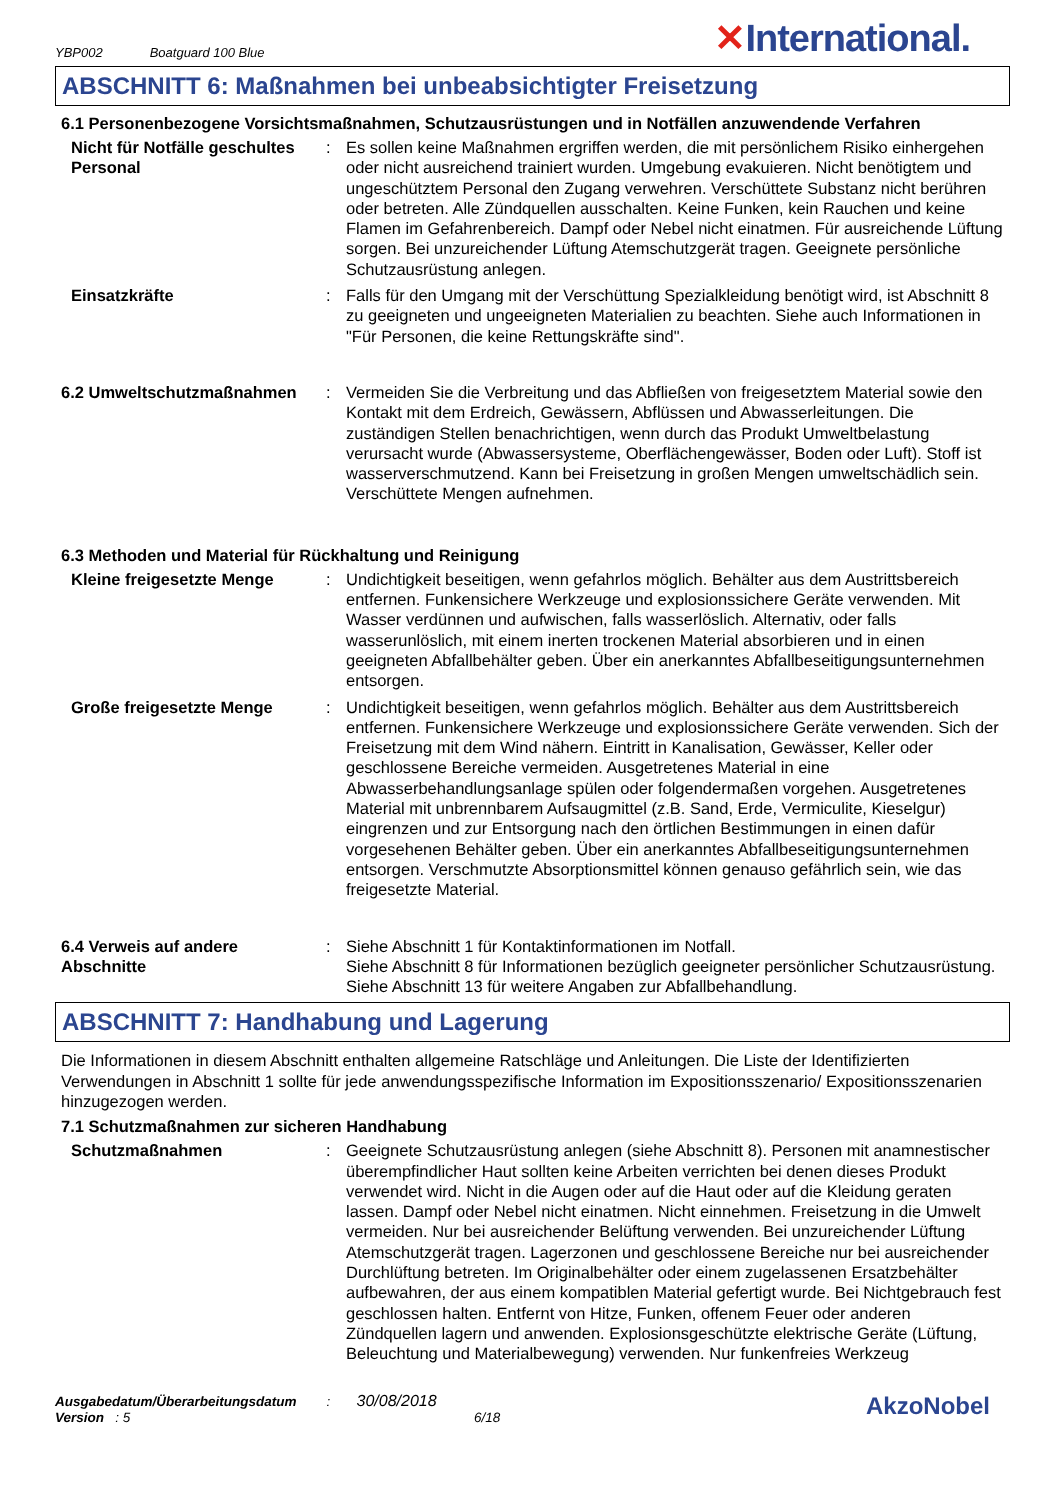YBP002 Boatguard 100 Blue
✕International.
ABSCHNITT 6: Maßnahmen bei unbeabsichtigter Freisetzung
6.1 Personenbezogene Vorsichtsmaßnahmen, Schutzausrüstungen und in Notfällen anzuwendende Verfahren
Nicht für Notfälle geschultes Personal
: Es sollen keine Maßnahmen ergriffen werden, die mit persönlichem Risiko einhergehen oder nicht ausreichend trainiert wurden. Umgebung evakuieren. Nicht benötigtem und ungeschütztem Personal den Zugang verwehren. Verschüttete Substanz nicht berühren oder betreten. Alle Zündquellen ausschalten. Keine Funken, kein Rauchen und keine Flamen im Gefahrenbereich. Dampf oder Nebel nicht einatmen. Für ausreichende Lüftung sorgen. Bei unzureichender Lüftung Atemschutzgerät tragen. Geeignete persönliche Schutzausrüstung anlegen.
Einsatzkräfte : Falls für den Umgang mit der Verschüttung Spezialkleidung benötigt wird, ist Abschnitt 8 zu geeigneten und ungeeigneten Materialien zu beachten. Siehe auch Informationen in "Für Personen, die keine Rettungskräfte sind".
6.2 Umweltschutzmaßnahmen : Vermeiden Sie die Verbreitung und das Abfließen von freigesetztem Material sowie den Kontakt mit dem Erdreich, Gewässern, Abflüssen und Abwasserleitungen. Die zuständigen Stellen benachrichtigen, wenn durch das Produkt Umweltbelastung verursacht wurde (Abwassersysteme, Oberflächengewässer, Boden oder Luft). Stoff ist wasserverschmutzend. Kann bei Freisetzung in großen Mengen umweltschädlich sein. Verschüttete Mengen aufnehmen.
6.3 Methoden und Material für Rückhaltung und Reinigung
Kleine freigesetzte Menge : Undichtigkeit beseitigen, wenn gefahrlos möglich. Behälter aus dem Austrittsbereich entfernen. Funkensichere Werkzeuge und explosionssichere Geräte verwenden. Mit Wasser verdünnen und aufwischen, falls wasserlöslich. Alternativ, oder falls wasserunlöslich, mit einem inerten trockenen Material absorbieren und in einen geeigneten Abfallbehälter geben. Über ein anerkanntes Abfallbeseitigungsunternehmen entsorgen.
Große freigesetzte Menge : Undichtigkeit beseitigen, wenn gefahrlos möglich. Behälter aus dem Austrittsbereich entfernen. Funkensichere Werkzeuge und explosionssichere Geräte verwenden. Sich der Freisetzung mit dem Wind nähern. Eintritt in Kanalisation, Gewässer, Keller oder geschlossene Bereiche vermeiden. Ausgetretenes Material in eine Abwasserbehandlungsanlage spülen oder folgendermaßen vorgehen. Ausgetretenes Material mit unbrennbarem Aufsaugmittel (z.B. Sand, Erde, Vermiculite, Kieselgur) eingrenzen und zur Entsorgung nach den örtlichen Bestimmungen in einen dafür vorgesehenen Behälter geben. Über ein anerkanntes Abfallbeseitigungsunternehmen entsorgen. Verschmutzte Absorptionsmittel können genauso gefährlich sein, wie das freigesetzte Material.
6.4 Verweis auf andere Abschnitte
: Siehe Abschnitt 1 für Kontaktinformationen im Notfall.
Siehe Abschnitt 8 für Informationen bezüglich geeigneter persönlicher Schutzausrüstung.
Siehe Abschnitt 13 für weitere Angaben zur Abfallbehandlung.
ABSCHNITT 7: Handhabung und Lagerung
Die Informationen in diesem Abschnitt enthalten allgemeine Ratschläge und Anleitungen. Die Liste der Identifizierten Verwendungen in Abschnitt 1 sollte für jede anwendungsspezifische Information im Expositionsszenario/ Expositionsszenarien hinzugezogen werden.
7.1 Schutzmaßnahmen zur sicheren Handhabung
Schutzmaßnahmen : Geeignete Schutzausrüstung anlegen (siehe Abschnitt 8). Personen mit anamnestischer überempfindlicher Haut sollten keine Arbeiten verrichten bei denen dieses Produkt verwendet wird. Nicht in die Augen oder auf die Haut oder auf die Kleidung geraten lassen. Dampf oder Nebel nicht einatmen. Nicht einnehmen. Freisetzung in die Umwelt vermeiden. Nur bei ausreichender Belüftung verwenden. Bei unzureichender Lüftung Atemschutzgerät tragen. Lagerzonen und geschlossene Bereiche nur bei ausreichender Durchlüftung betreten. Im Originalbehälter oder einem zugelassenen Ersatzbehälter aufbewahren, der aus einem kompatiblen Material gefertigt wurde. Bei Nichtgebrauch fest geschlossen halten. Entfernt von Hitze, Funken, offenem Feuer oder anderen Zündquellen lagern und anwenden. Explosionsgeschützte elektrische Geräte (Lüftung, Beleuchtung und Materialbewegung) verwenden. Nur funkenfreies Werkzeug
Ausgabedatum/Überarbeitungsdatum : 30/08/2018
Version : 5 6/18
AkzoNobel